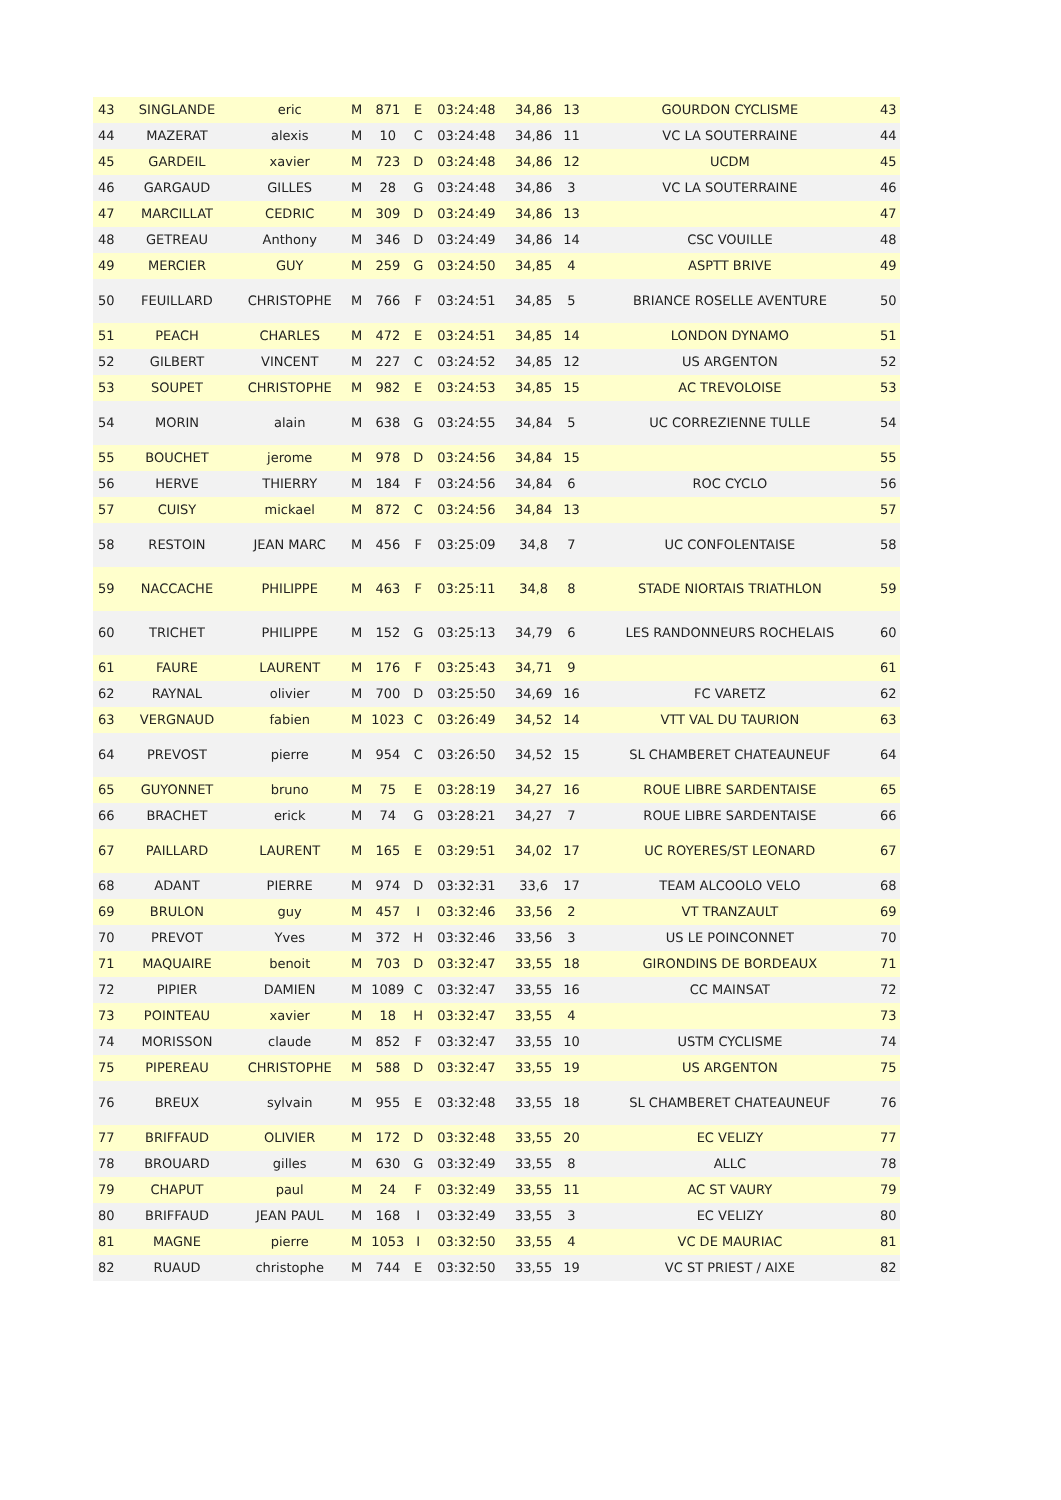| 43 | SINGLANDE | eric | M | 871 | E | 03:24:48 | 34,86 | 13 | GOURDON CYCLISME | 43 |
| 44 | MAZERAT | alexis | M | 10 | C | 03:24:48 | 34,86 | 11 | VC LA SOUTERRAINE | 44 |
| 45 | GARDEIL | xavier | M | 723 | D | 03:24:48 | 34,86 | 12 | UCDM | 45 |
| 46 | GARGAUD | GILLES | M | 28 | G | 03:24:48 | 34,86 | 3 | VC LA SOUTERRAINE | 46 |
| 47 | MARCILLAT | CEDRIC | M | 309 | D | 03:24:49 | 34,86 | 13 | | 47 |
| 48 | GETREAU | Anthony | M | 346 | D | 03:24:49 | 34,86 | 14 | CSC VOUILLE | 48 |
| 49 | MERCIER | GUY | M | 259 | G | 03:24:50 | 34,85 | 4 | ASPTT BRIVE | 49 |
| 50 | FEUILLARD | CHRISTOPHE | M | 766 | F | 03:24:51 | 34,85 | 5 | BRIANCE ROSELLE AVENTURE | 50 |
| 51 | PEACH | CHARLES | M | 472 | E | 03:24:51 | 34,85 | 14 | LONDON DYNAMO | 51 |
| 52 | GILBERT | VINCENT | M | 227 | C | 03:24:52 | 34,85 | 12 | US ARGENTON | 52 |
| 53 | SOUPET | CHRISTOPHE | M | 982 | E | 03:24:53 | 34,85 | 15 | AC TREVOLOISE | 53 |
| 54 | MORIN | alain | M | 638 | G | 03:24:55 | 34,84 | 5 | UC CORREZIENNE TULLE | 54 |
| 55 | BOUCHET | jerome | M | 978 | D | 03:24:56 | 34,84 | 15 | | 55 |
| 56 | HERVE | THIERRY | M | 184 | F | 03:24:56 | 34,84 | 6 | ROC CYCLO | 56 |
| 57 | CUISY | mickael | M | 872 | C | 03:24:56 | 34,84 | 13 | | 57 |
| 58 | RESTOIN | JEAN MARC | M | 456 | F | 03:25:09 | 34,8 | 7 | UC CONFOLENTAISE | 58 |
| 59 | NACCACHE | PHILIPPE | M | 463 | F | 03:25:11 | 34,8 | 8 | STADE NIORTAIS TRIATHLON | 59 |
| 60 | TRICHET | PHILIPPE | M | 152 | G | 03:25:13 | 34,79 | 6 | LES RANDONNEURS ROCHELAIS | 60 |
| 61 | FAURE | LAURENT | M | 176 | F | 03:25:43 | 34,71 | 9 | | 61 |
| 62 | RAYNAL | olivier | M | 700 | D | 03:25:50 | 34,69 | 16 | FC VARETZ | 62 |
| 63 | VERGNAUD | fabien | M | 1023 | C | 03:26:49 | 34,52 | 14 | VTT VAL DU TAURION | 63 |
| 64 | PREVOST | pierre | M | 954 | C | 03:26:50 | 34,52 | 15 | SL CHAMBERET CHATEAUNEUF | 64 |
| 65 | GUYONNET | bruno | M | 75 | E | 03:28:19 | 34,27 | 16 | ROUE LIBRE SARDENTAISE | 65 |
| 66 | BRACHET | erick | M | 74 | G | 03:28:21 | 34,27 | 7 | ROUE LIBRE SARDENTAISE | 66 |
| 67 | PAILLARD | LAURENT | M | 165 | E | 03:29:51 | 34,02 | 17 | UC ROYERES/ST LEONARD | 67 |
| 68 | ADANT | PIERRE | M | 974 | D | 03:32:31 | 33,6 | 17 | TEAM ALCOOLO VELO | 68 |
| 69 | BRULON | guy | M | 457 | I | 03:32:46 | 33,56 | 2 | VT TRANZAULT | 69 |
| 70 | PREVOT | Yves | M | 372 | H | 03:32:46 | 33,56 | 3 | US LE POINCONNET | 70 |
| 71 | MAQUAIRE | benoit | M | 703 | D | 03:32:47 | 33,55 | 18 | GIRONDINS DE BORDEAUX | 71 |
| 72 | PIPIER | DAMIEN | M | 1089 | C | 03:32:47 | 33,55 | 16 | CC MAINSAT | 72 |
| 73 | POINTEAU | xavier | M | 18 | H | 03:32:47 | 33,55 | 4 | | 73 |
| 74 | MORISSON | claude | M | 852 | F | 03:32:47 | 33,55 | 10 | USTM CYCLISME | 74 |
| 75 | PIPEREAU | CHRISTOPHE | M | 588 | D | 03:32:47 | 33,55 | 19 | US ARGENTON | 75 |
| 76 | BREUX | sylvain | M | 955 | E | 03:32:48 | 33,55 | 18 | SL CHAMBERET CHATEAUNEUF | 76 |
| 77 | BRIFFAUD | OLIVIER | M | 172 | D | 03:32:48 | 33,55 | 20 | EC VELIZY | 77 |
| 78 | BROUARD | gilles | M | 630 | G | 03:32:49 | 33,55 | 8 | ALLC | 78 |
| 79 | CHAPUT | paul | M | 24 | F | 03:32:49 | 33,55 | 11 | AC ST VAURY | 79 |
| 80 | BRIFFAUD | JEAN PAUL | M | 168 | I | 03:32:49 | 33,55 | 3 | EC VELIZY | 80 |
| 81 | MAGNE | pierre | M | 1053 | I | 03:32:50 | 33,55 | 4 | VC DE MAURIAC | 81 |
| 82 | RUAUD | christophe | M | 744 | E | 03:32:50 | 33,55 | 19 | VC ST PRIEST / AIXE | 82 |